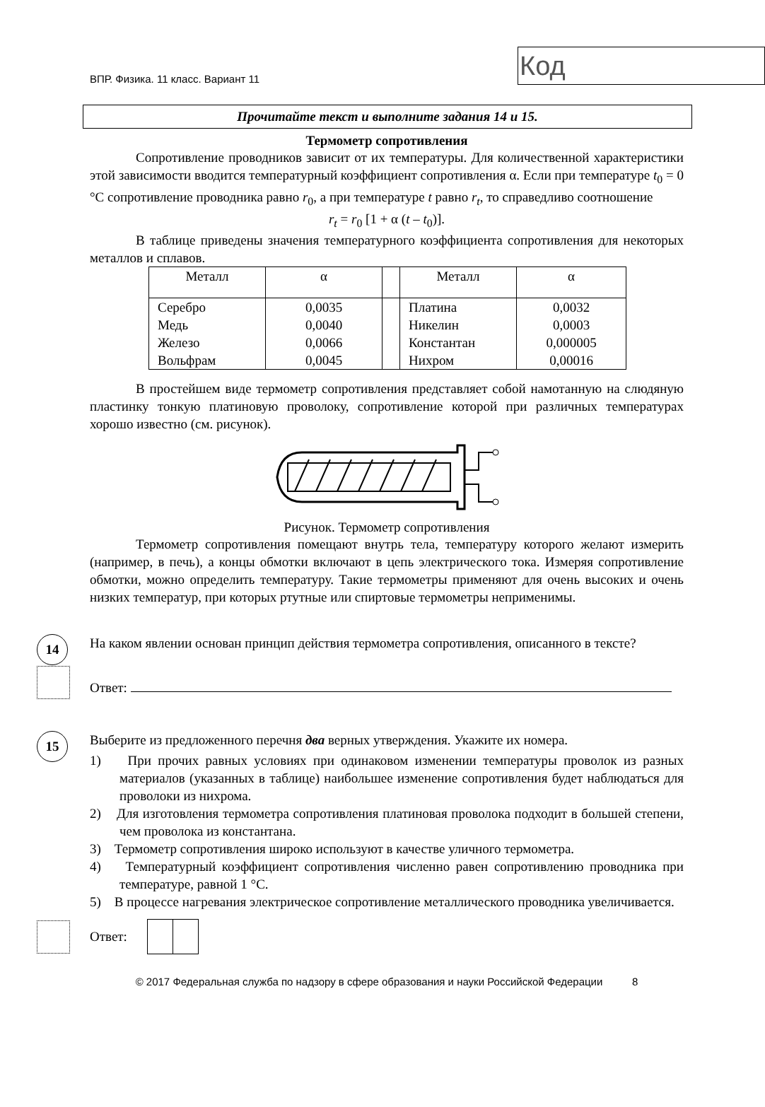ВПР. Физика. 11 класс. Вариант 11
Код
Прочитайте текст и выполните задания 14 и 15.
Термометр сопротивления
Сопротивление проводников зависит от их температуры. Для количественной характеристики этой зависимости вводится температурный коэффициент сопротивления α. Если при температуре t<sub>0</sub> = 0 °C сопротивление проводника равно r<sub>0</sub>, а при температуре t равно r<sub>t</sub>, то справедливо соотношение
r<sub>t</sub> = r<sub>0</sub> [1 + α (t – t<sub>0</sub>)].
В таблице приведены значения температурного коэффициента сопротивления для некоторых металлов и сплавов.
| Металл | α | | Металл | α |
| Серебро Медь Железо Вольфрам | 0,0035 0,0040 0,0066 0,0045 | | Платина Никелин Константан Нихром | 0,0032 0,0003 0,000005 0,00016 |
В простейшем виде термометр сопротивления представляет собой намотанную на слюдяную пластинку тонкую платиновую проволоку, сопротивление которой при различных температурах хорошо известно (см. рисунок).
Рисунок. Термометр сопротивления
Термометр сопротивления помещают внутрь тела, температуру которого желают измерить (например, в печь), а концы обмотки включают в цепь электрического тока. Измеряя сопротивление обмотки, можно определить температуру. Такие термометры применяют для очень высоких и очень низких температур, при которых ртутные или спиртовые термометры неприменимы.
14
На каком явлении основан принцип действия термометра сопротивления, описанного в тексте?
Ответ:
15
Выберите из предложенного перечня два верных утверждения. Укажите их номера.
1) При прочих равных условиях при одинаковом изменении температуры проволок из разных материалов (указанных в таблице) наибольшее изменение сопротивления будет наблюдаться для проволоки из нихрома.
2) Для изготовления термометра сопротивления платиновая проволока подходит в большей степени, чем проволока из константана.
3) Термометр сопротивления широко используют в качестве уличного термометра.
4) Температурный коэффициент сопротивления численно равен сопротивлению проводника при температуре, равной 1 °C.
5) В процессе нагревания электрическое сопротивление металлического проводника увеличивается.
Ответ:
© 2017 Федеральная служба по надзору в сфере образования и науки Российской Федерации 8